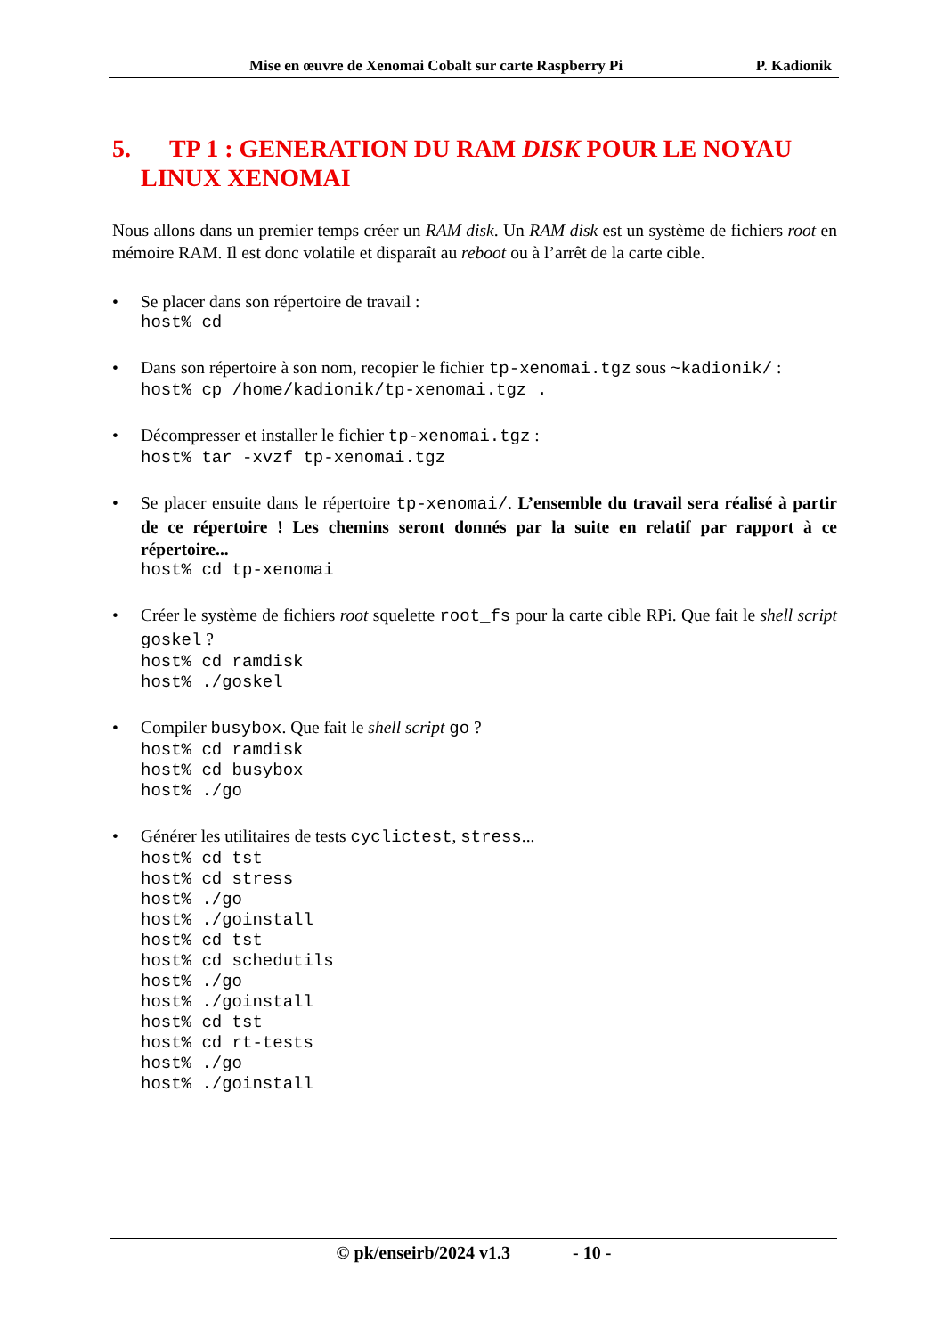Mise en œuvre de Xenomai Cobalt sur carte Raspberry Pi P. Kadionik
5. TP 1 : GENERATION DU RAM DISK POUR LE NOYAU LINUX XENOMAI
Nous allons dans un premier temps créer un RAM disk. Un RAM disk est un système de fichiers root en mémoire RAM. Il est donc volatile et disparaît au reboot ou à l’arrêt de la carte cible.
• Se placer dans son répertoire de travail :
host% cd
• Dans son répertoire à son nom, recopier le fichier tp-xenomai.tgz sous ~kadionik/ :
host% cp /home/kadionik/tp-xenomai.tgz .
• Décompresser et installer le fichier tp-xenomai.tgz :
host% tar -xvzf tp-xenomai.tgz
• Se placer ensuite dans le répertoire tp-xenomai/. L’ensemble du travail sera réalisé à partir de ce répertoire ! Les chemins seront donnés par la suite en relatif par rapport à ce répertoire...
host% cd tp-xenomai
• Créer le système de fichiers root squelette root_fs pour la carte cible RPi. Que fait le shell script goskel ?
host% cd ramdisk
host% ./goskel
• Compiler busybox. Que fait le shell script go ?
host% cd ramdisk
host% cd busybox
host% ./go
• Générer les utilitaires de tests cyclictest, stress...
host% cd tst
host% cd stress
host% ./go
host% ./goinstall
host% cd tst
host% cd schedutils
host% ./go
host% ./goinstall
host% cd tst
host% cd rt-tests
host% ./go
host% ./goinstall
© pk/enseirb/2024 v1.3 - 10 -